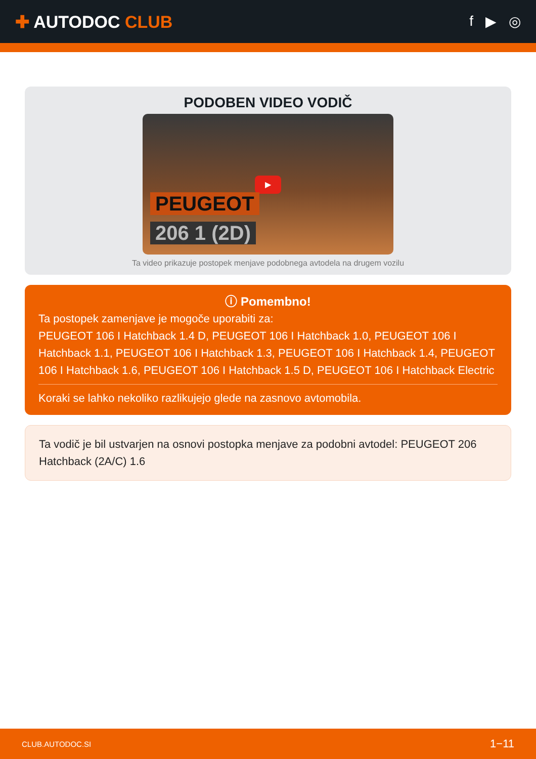✚ AUTODOC CLUB
f ▶ ◎
PODOBEN VIDEO VODIČ
▶
PEUGEOT
206 1 (2D)
Ta video prikazuje postopek menjave podobnega avtodela na drugem vozilu
ⓘ Pomembno!
Ta postopek zamenjave je mogoče uporabiti za:
PEUGEOT 106 I Hatchback 1.4 D, PEUGEOT 106 I Hatchback 1.0, PEUGEOT 106 I Hatchback 1.1, PEUGEOT 106 I Hatchback 1.3, PEUGEOT 106 I Hatchback 1.4, PEUGEOT 106 I Hatchback 1.6, PEUGEOT 106 I Hatchback 1.5 D, PEUGEOT 106 I Hatchback Electric
Koraki se lahko nekoliko razlikujejo glede na zasnovo avtomobila.
Ta vodič je bil ustvarjen na osnovi postopka menjave za podobni avtodel: PEUGEOT 206 Hatchback (2A/C) 1.6
CLUB.AUTODOC.SI 1−11